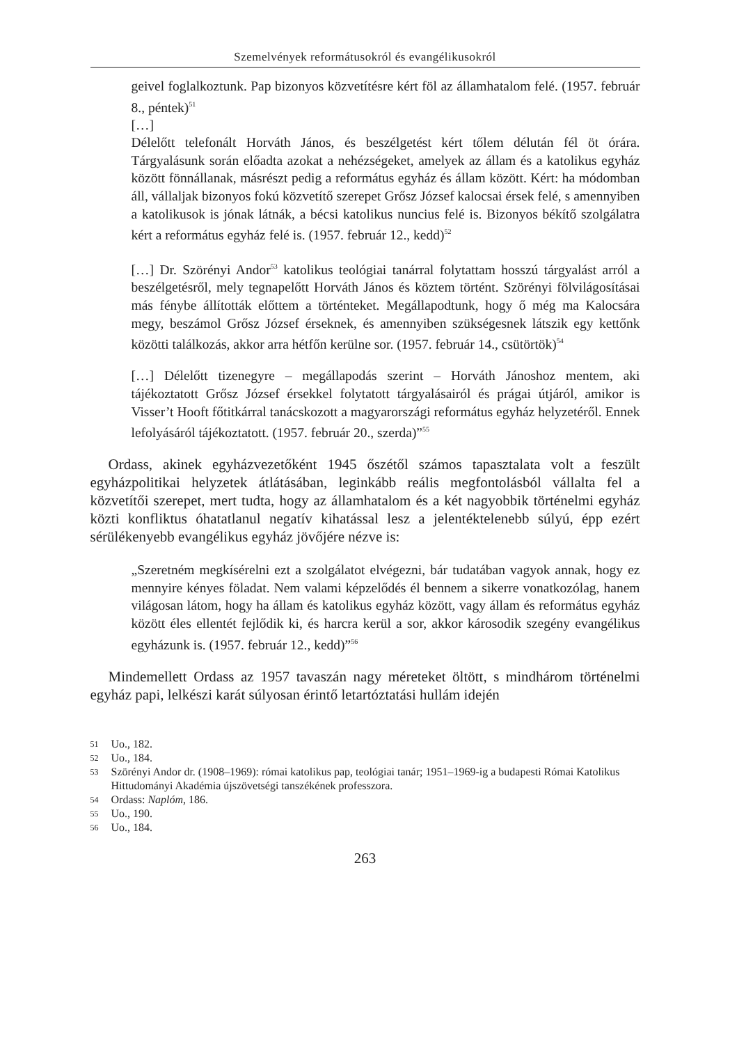Szemelvények reformátusokról és evangélikusokról
geivel foglalkoztunk. Pap bizonyos közvetítésre kért föl az államhatalom felé. (1957. február 8., péntek)<sup>51</sup>
[…]
Délelőtt telefonált Horváth János, és beszélgetést kért tőlem délután fél öt órára. Tárgyalásunk során előadta azokat a nehézségeket, amelyek az állam és a katolikus egyház között fönnállanak, másrészt pedig a református egyház és állam között. Kért: ha módomban áll, vállaljak bizonyos fokú közvetítő szerepet Grősz József kalocsai érsek felé, s amennyiben a katolikusok is jónak látnák, a bécsi katolikus nuncius felé is. Bizonyos békítő szolgálatra kért a református egyház felé is. (1957. február 12., kedd)<sup>52</sup>
[…] Dr. Szörényi Andor<sup>53</sup> katolikus teológiai tanárral folytattam hosszú tárgyalást arról a beszélgetésről, mely tegnapelőtt Horváth János és köztem történt. Szörényi fölvilágosításai más fénybe állították előttem a történteket. Megállapodtunk, hogy ő még ma Kalocsára megy, beszámol Grősz József érseknek, és amennyiben szükségesnek látszik egy kettőnk közötti találkozás, akkor arra hétfőn kerülne sor. (1957. február 14., csütörtök)<sup>54</sup>
[…] Délelőtt tizenegyre – megállapodás szerint – Horváth Jánoshoz mentem, aki tájékoztatott Grősz József érsekkel folytatott tárgyalásairól és prágai útjáról, amikor is Visser’t Hooft főtitkárral tanácskozott a magyarországi református egyház helyzetéről. Ennek lefolyásáról tájékoztatott. (1957. február 20., szerda)”<sup>55</sup>
Ordass, akinek egyházvezetőként 1945 őszétől számos tapasztalata volt a feszült egyházpolitikai helyzetek átlátásában, leginkább reális megfontolásból vállalta fel a közvetítői szerepet, mert tudta, hogy az államhatalom és a két nagyobbik történelmi egyház közti konfliktus óhatatlanul negatív kihatással lesz a jelentéktelenebb súlyú, épp ezért sérülékenyebb evangélikus egyház jövőjére nézve is:
„Szeretném megkísérelni ezt a szolgálatot elvégezni, bár tudatában vagyok annak, hogy ez mennyire kényes föladat. Nem valami képzelődés él bennem a sikerre vonatkozólag, hanem világosan látom, hogy ha állam és katolikus egyház között, vagy állam és református egyház között éles ellentét fejlődik ki, és harcra kerül a sor, akkor károsodik szegény evangélikus egyházunk is. (1957. február 12., kedd)”<sup>56</sup>
Mindemellett Ordass az 1957 tavaszán nagy méreteket öltött, s mindhárom történelmi egyház papi, lelkészi karát súlyosan érintő letartóztatási hullám idején
51 Uo., 182.
52 Uo., 184.
53 Szörényi Andor dr. (1908–1969): római katolikus pap, teológiai tanár; 1951–1969-ig a budapesti Római Katolikus Hittudományi Akadémia újszövetségi tanszékének professzora.
54 Ordass: Naplóm, 186.
55 Uo., 190.
56 Uo., 184.
263